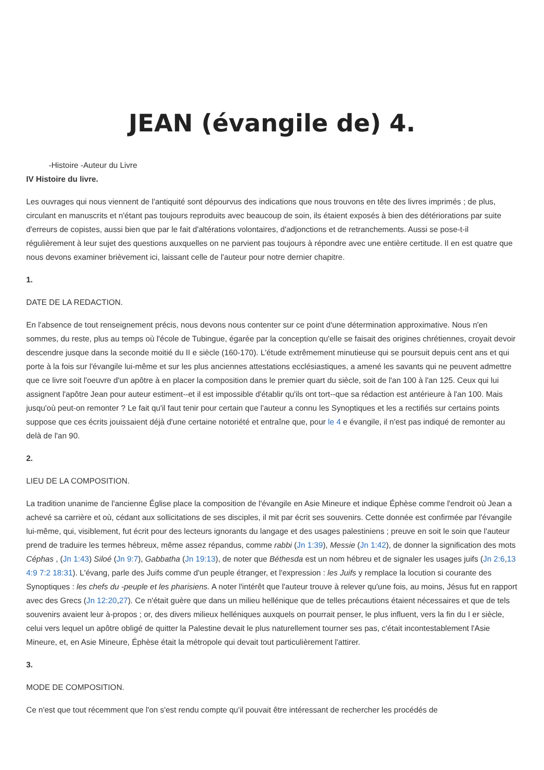JEAN (évangile de) 4.
-Histoire -Auteur du Livre
IV Histoire du livre.
Les ouvrages qui nous viennent de l'antiquité sont dépourvus des indications que nous trouvons en tête des livres imprimés ; de plus, circulant en manuscrits et n'étant pas toujours reproduits avec beaucoup de soin, ils étaient exposés à bien des détériorations par suite d'erreurs de copistes, aussi bien que par le fait d'altérations volontaires, d'adjonctions et de retranchements. Aussi se pose-t-il régulièrement à leur sujet des questions auxquelles on ne parvient pas toujours à répondre avec une entière certitude. Il en est quatre que nous devons examiner brièvement ici, laissant celle de l'auteur pour notre dernier chapitre.
1.
DATE DE LA REDACTION.
En l'absence de tout renseignement précis, nous devons nous contenter sur ce point d'une détermination approximative. Nous n'en sommes, du reste, plus au temps où l'école de Tubingue, égarée par la conception qu'elle se faisait des origines chrétiennes, croyait devoir descendre jusque dans la seconde moitié du II e siècle (160-170). L'étude extrêmement minutieuse qui se poursuit depuis cent ans et qui porte à la fois sur l'évangile lui-même et sur les plus anciennes attestations ecclésiastiques, a amené les savants qui ne peuvent admettre que ce livre soit l'oeuvre d'un apôtre à en placer la composition dans le premier quart du siècle, soit de l'an 100 à l'an 125. Ceux qui lui assignent l'apôtre Jean pour auteur estiment--et il est impossible d'établir qu'ils ont tort--que sa rédaction est antérieure à l'an 100. Mais jusqu'où peut-on remonter ? Le fait qu'il faut tenir pour certain que l'auteur a connu les Synoptiques et les a rectifiés sur certains points suppose que ces écrits jouissaient déjà d'une certaine notoriété et entraîne que, pour le 4 e évangile, il n'est pas indiqué de remonter au delà de l'an 90.
2.
LIEU DE LA COMPOSITION.
La tradition unanime de l'ancienne Église place la composition de l'évangile en Asie Mineure et indique Éphèse comme l'endroit où Jean a achevé sa carrière et où, cédant aux sollicitations de ses disciples, il mit par écrit ses souvenirs. Cette donnée est confirmée par l'évangile lui-même, qui, visiblement, fut écrit pour des lecteurs ignorants du langage et des usages palestiniens ; preuve en soit le soin que l'auteur prend de traduire les termes hébreux, même assez répandus, comme rabbi (Jn 1:39), Messie (Jn 1:42), de donner la signification des mots Céphas , (Jn 1:43) Siloé (Jn 9:7), Gabbatha (Jn 19:13), de noter que Béthesda est un nom hébreu et de signaler les usages juifs (Jn 2:6,13 4:9 7:2 18:31). L'évang, parle des Juifs comme d'un peuple étranger, et l'expression : les Juifs y remplace la locution si courante des Synoptiques : les chefs du -peuple et les pharisiens. A noter l'intérêt que l'auteur trouve à relever qu'une fois, au moins, Jésus fut en rapport avec des Grecs (Jn 12:20,27). Ce n'était guère que dans un milieu hellénique que de telles précautions étaient nécessaires et que de tels souvenirs avaient leur à-propos ; or, des divers milieux helléniques auxquels on pourrait penser, le plus influent, vers la fin du I er siècle, celui vers lequel un apôtre obligé de quitter la Palestine devait le plus naturellement tourner ses pas, c'était incontestablement l'Asie Mineure, et, en Asie Mineure, Éphèse était la métropole qui devait tout particulièrement l'attirer.
3.
MODE DE COMPOSITION.
Ce n'est que tout récemment que l'on s'est rendu compte qu'il pouvait être intéressant de rechercher les procédés de